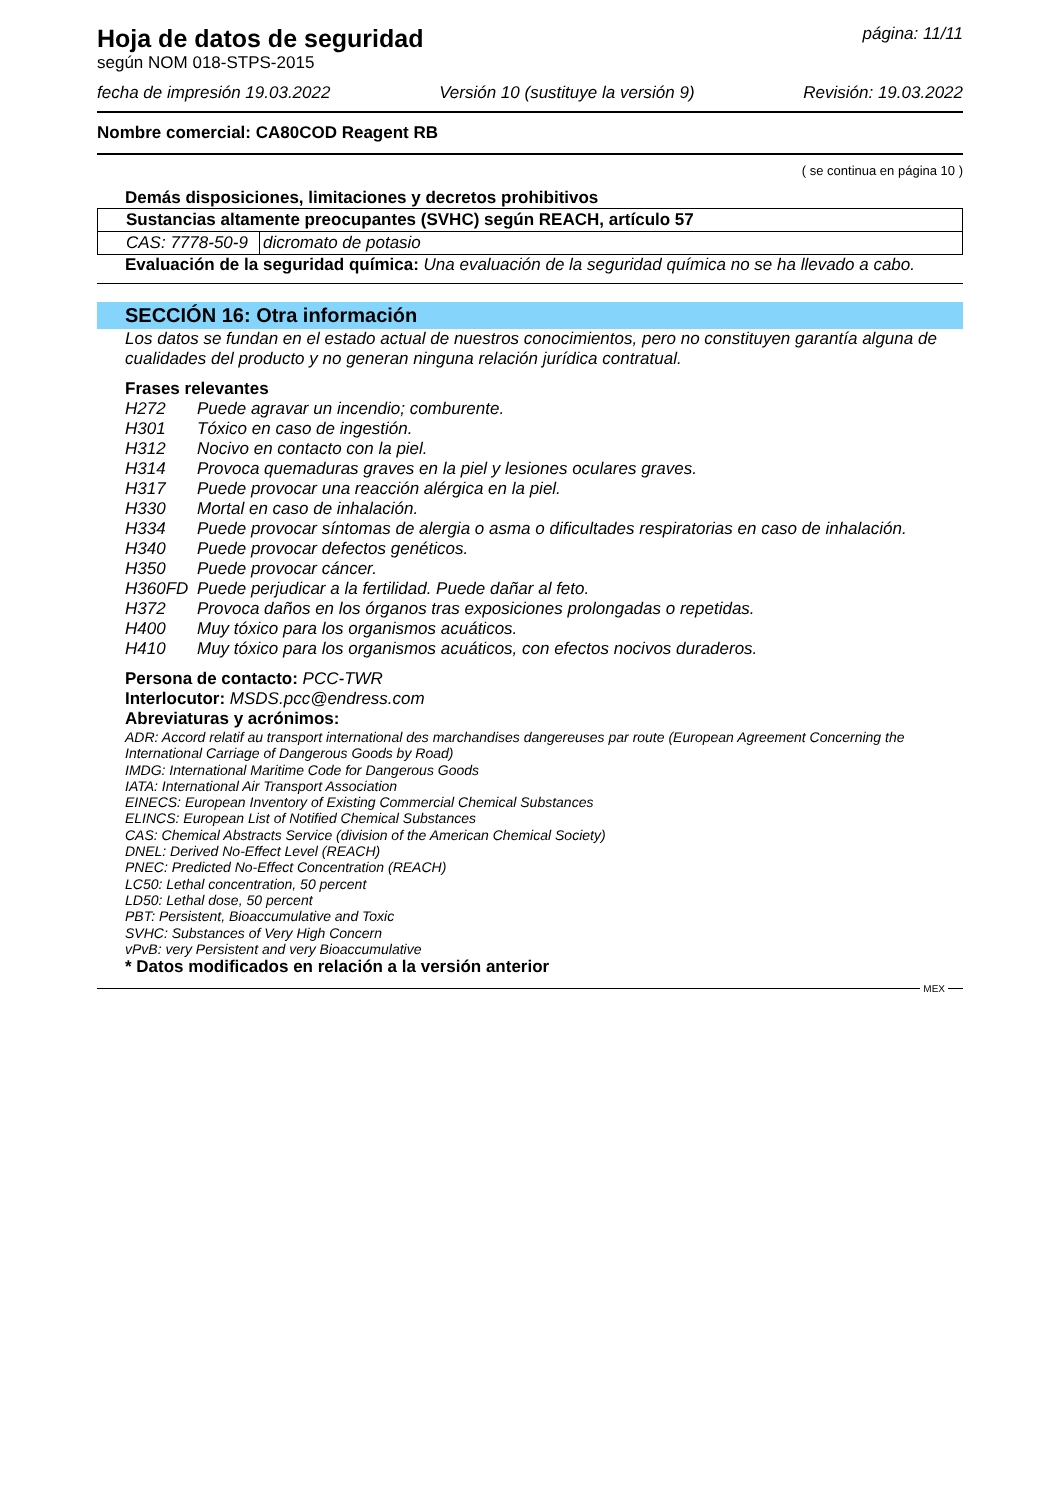Hoja de datos de seguridad
según NOM 018-STPS-2015
página: 11/11
fecha de impresión 19.03.2022 Versión 10 (sustituye la versión 9) Revisión: 19.03.2022
Nombre comercial: CA80COD Reagent RB
( se continua en página 10 )
Demás disposiciones, limitaciones y decretos prohibitivos
| Sustancias altamente preocupantes (SVHC) según REACH, artículo 57 | |
| CAS: 7778-50-9 | dicromato de potasio |
Evaluación de la seguridad química: Una evaluación de la seguridad química no se ha llevado a cabo.
SECCIÓN 16: Otra información
Los datos se fundan en el estado actual de nuestros conocimientos, pero no constituyen garantía alguna de cualidades del producto y no generan ninguna relación jurídica contratual.
Frases relevantes
| H272 | Puede agravar un incendio; comburente. |
| H301 | Tóxico en caso de ingestión. |
| H312 | Nocivo en contacto con la piel. |
| H314 | Provoca quemaduras graves en la piel y lesiones oculares graves. |
| H317 | Puede provocar una reacción alérgica en la piel. |
| H330 | Mortal en caso de inhalación. |
| H334 | Puede provocar síntomas de alergia o asma o dificultades respiratorias en caso de inhalación. |
| H340 | Puede provocar defectos genéticos. |
| H350 | Puede provocar cáncer. |
| H360FD | Puede perjudicar a la fertilidad. Puede dañar al feto. |
| H372 | Provoca daños en los órganos tras exposiciones prolongadas o repetidas. |
| H400 | Muy tóxico para los organismos acuáticos. |
| H410 | Muy tóxico para los organismos acuáticos, con efectos nocivos duraderos. |
Persona de contacto: PCC-TWR
Interlocutor: MSDS.pcc@endress.com
Abreviaturas y acrónimos:
ADR: Accord relatif au transport international des marchandises dangereuses par route (European Agreement Concerning the International Carriage of Dangerous Goods by Road)
IMDG: International Maritime Code for Dangerous Goods
IATA: International Air Transport Association
EINECS: European Inventory of Existing Commercial Chemical Substances
ELINCS: European List of Notified Chemical Substances
CAS: Chemical Abstracts Service (division of the American Chemical Society)
DNEL: Derived No-Effect Level (REACH)
PNEC: Predicted No-Effect Concentration (REACH)
LC50: Lethal concentration, 50 percent
LD50: Lethal dose, 50 percent
PBT: Persistent, Bioaccumulative and Toxic
SVHC: Substances of Very High Concern
vPvB: very Persistent and very Bioaccumulative
* Datos modificados en relación a la versión anterior
MEX